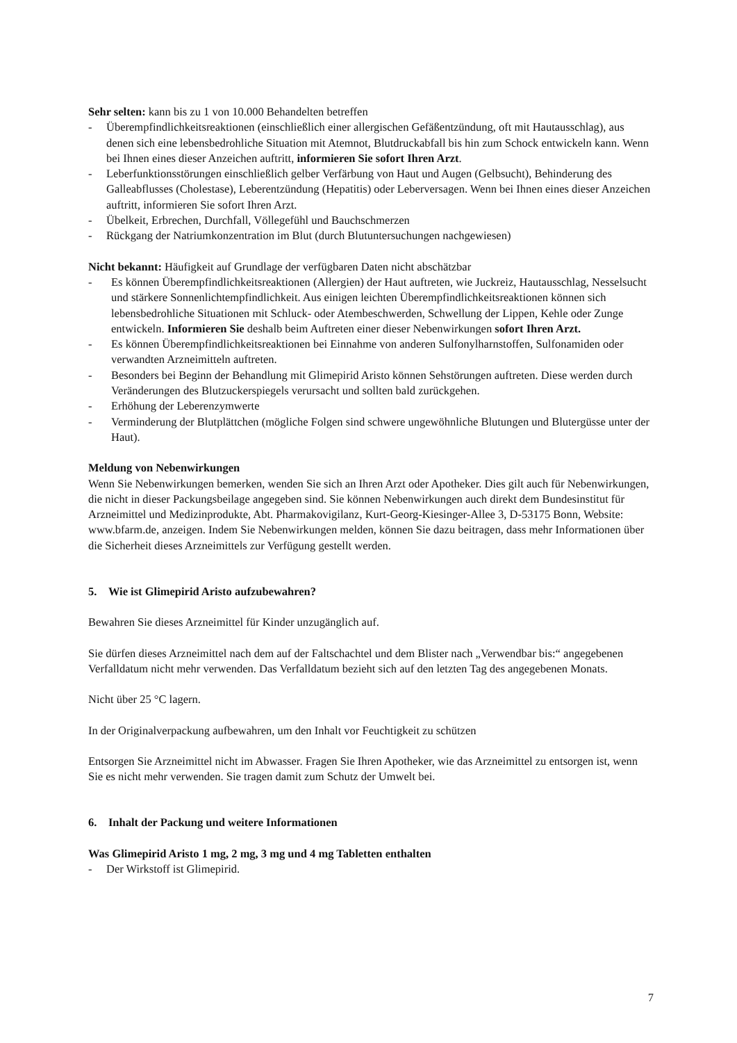Sehr selten: kann bis zu 1 von 10.000 Behandelten betreffen
- Überempfindlichkeitsreaktionen (einschließlich einer allergischen Gefäßentzündung, oft mit Hautausschlag), aus denen sich eine lebensbedrohliche Situation mit Atemnot, Blutdruckabfall bis hin zum Schock entwickeln kann. Wenn bei Ihnen eines dieser Anzeichen auftritt, informieren Sie sofort Ihren Arzt.
- Leberfunktionsstörungen einschließlich gelber Verfärbung von Haut und Augen (Gelbsucht), Behinderung des Galleabflusses (Cholestase), Leberentzündung (Hepatitis) oder Leberversagen. Wenn bei Ihnen eines dieser Anzeichen auftritt, informieren Sie sofort Ihren Arzt.
- Übelkeit, Erbrechen, Durchfall, Völlegefühl und Bauchschmerzen
- Rückgang der Natriumkonzentration im Blut (durch Blutuntersuchungen nachgewiesen)
Nicht bekannt: Häufigkeit auf Grundlage der verfügbaren Daten nicht abschätzbar
- Es können Überempfindlichkeitsreaktionen (Allergien) der Haut auftreten, wie Juckreiz, Hautausschlag, Nesselsucht und stärkere Sonnenlichtempfindlichkeit. Aus einigen leichten Überempfindlichkeitsreaktionen können sich lebensbedrohliche Situationen mit Schluck- oder Atembeschwerden, Schwellung der Lippen, Kehle oder Zunge entwickeln. Informieren Sie deshalb beim Auftreten einer dieser Nebenwirkungen sofort Ihren Arzt.
- Es können Überempfindlichkeitsreaktionen bei Einnahme von anderen Sulfonylharnstoffen, Sulfonamiden oder verwandten Arzneimitteln auftreten.
- Besonders bei Beginn der Behandlung mit Glimepirid Aristo können Sehstörungen auftreten. Diese werden durch Veränderungen des Blutzuckerspiegels verursacht und sollten bald zurückgehen.
- Erhöhung der Leberenzymwerte
- Verminderung der Blutplättchen (mögliche Folgen sind schwere ungewöhnliche Blutungen und Blutergüsse unter der Haut).
Meldung von Nebenwirkungen
Wenn Sie Nebenwirkungen bemerken, wenden Sie sich an Ihren Arzt oder Apotheker. Dies gilt auch für Nebenwirkungen, die nicht in dieser Packungsbeilage angegeben sind. Sie können Nebenwirkungen auch direkt dem Bundesinstitut für Arzneimittel und Medizinprodukte, Abt. Pharmakovigilanz, Kurt-Georg-Kiesinger-Allee 3, D-53175 Bonn, Website: www.bfarm.de, anzeigen. Indem Sie Nebenwirkungen melden, können Sie dazu beitragen, dass mehr Informationen über die Sicherheit dieses Arzneimittels zur Verfügung gestellt werden.
5. Wie ist Glimepirid Aristo aufzubewahren?
Bewahren Sie dieses Arzneimittel für Kinder unzugänglich auf.
Sie dürfen dieses Arzneimittel nach dem auf der Faltschachtel und dem Blister nach „Verwendbar bis:“ angegebenen Verfalldatum nicht mehr verwenden. Das Verfalldatum bezieht sich auf den letzten Tag des angegebenen Monats.
Nicht über 25 °C lagern.
In der Originalverpackung aufbewahren, um den Inhalt vor Feuchtigkeit zu schützen
Entsorgen Sie Arzneimittel nicht im Abwasser. Fragen Sie Ihren Apotheker, wie das Arzneimittel zu entsorgen ist, wenn Sie es nicht mehr verwenden. Sie tragen damit zum Schutz der Umwelt bei.
6. Inhalt der Packung und weitere Informationen
Was Glimepirid Aristo 1 mg, 2 mg, 3 mg und 4 mg Tabletten enthalten
- Der Wirkstoff ist Glimepirid.
7